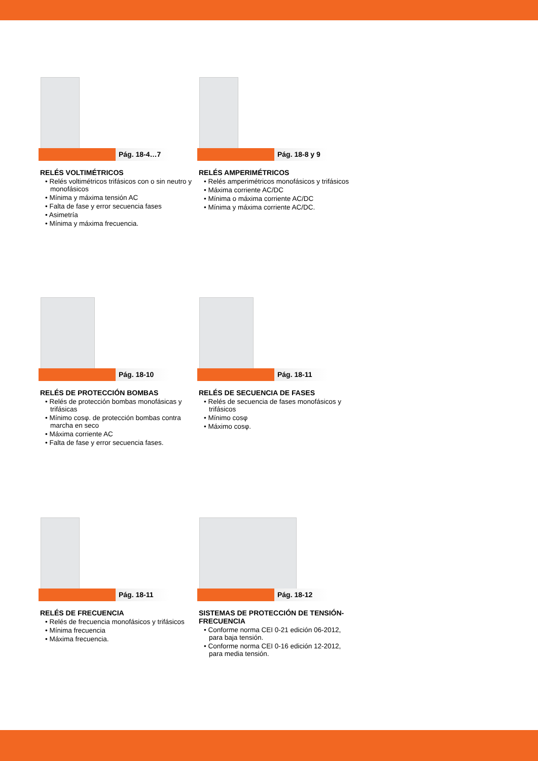Pág. 18-4…7
RELÉS VOLTIMÉTRICOS
• Relés voltimétricos trifásicos con o sin neutro y monofásicos
• Mínima y máxima tensión AC
• Falta de fase y error secuencia fases
• Asimetría
• Mínima y máxima frecuencia.
Pág. 18-8 y 9
RELÉS AMPERIMÉTRICOS
• Relés amperimétricos monofásicos y trifásicos
• Máxima corriente AC/DC
• Mínima o máxima corriente AC/DC
• Mínima y máxima corriente AC/DC.
Pág. 18-10
RELÉS DE PROTECCIÓN BOMBAS
• Relés de protección bombas monofásicas y trifásicas
• Mínimo cosφ. de protección bombas contra marcha en seco
• Máxima corriente AC
• Falta de fase y error secuencia fases.
Pág. 18-11
RELÉS DE SECUENCIA DE FASES
• Relés de secuencia de fases monofásicos y trifásicos
• Mínimo cosφ
• Máximo cosφ.
Pág. 18-11
RELÉS DE FRECUENCIA
• Relés de frecuencia monofásicos y trifásicos
• Mínima frecuencia
• Máxima frecuencia.
Pág. 18-12
SISTEMAS DE PROTECCIÓN DE TENSIÓN-FRECUENCIA
• Conforme norma CEI 0-21 edición 06-2012, para baja tensión.
• Conforme norma CEI 0-16 edición 12-2012, para media tensión.